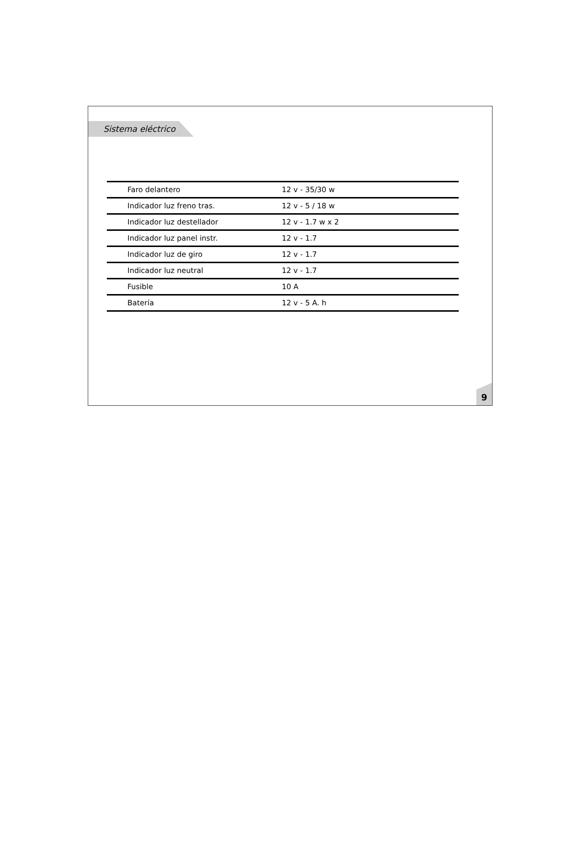Sistema eléctrico
| Faro delantero | 12 v - 35/30 w |
| Indicador luz freno tras. | 12 v - 5 / 18 w |
| Indicador luz destellador | 12 v - 1.7 w x 2 |
| Indicador luz panel instr. | 12 v - 1.7 |
| Indicador luz de giro | 12 v - 1.7 |
| Indicador luz neutral | 12 v - 1.7 |
| Fusible | 10 A |
| Batería | 12 v - 5 A. h |
9